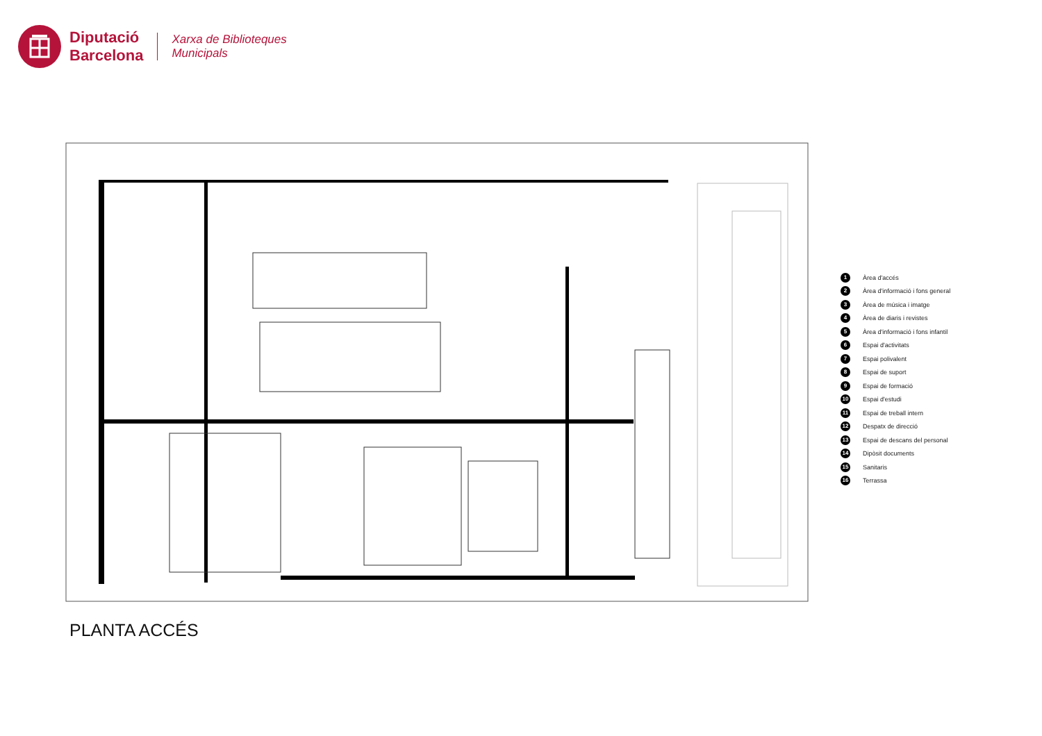Diputació
Barcelona
Xarxa de Biblioteques
Municipals
1 Àrea d'accés
2 Àrea d'informació i fons general
3 Àrea de música i imatge
4 Àrea de diaris i revistes
5 Àrea d'informació i fons infantil
6 Espai d'activitats
7 Espai polivalent
8 Espai de suport
9 Espai de formació
10 Espai d'estudi
11 Espai de treball intern
12 Despatx de direcció
13 Espai de descans del personal
14 Dipòsit documents
15 Sanitaris
16 Terrassa
PLANTA ACCÉS